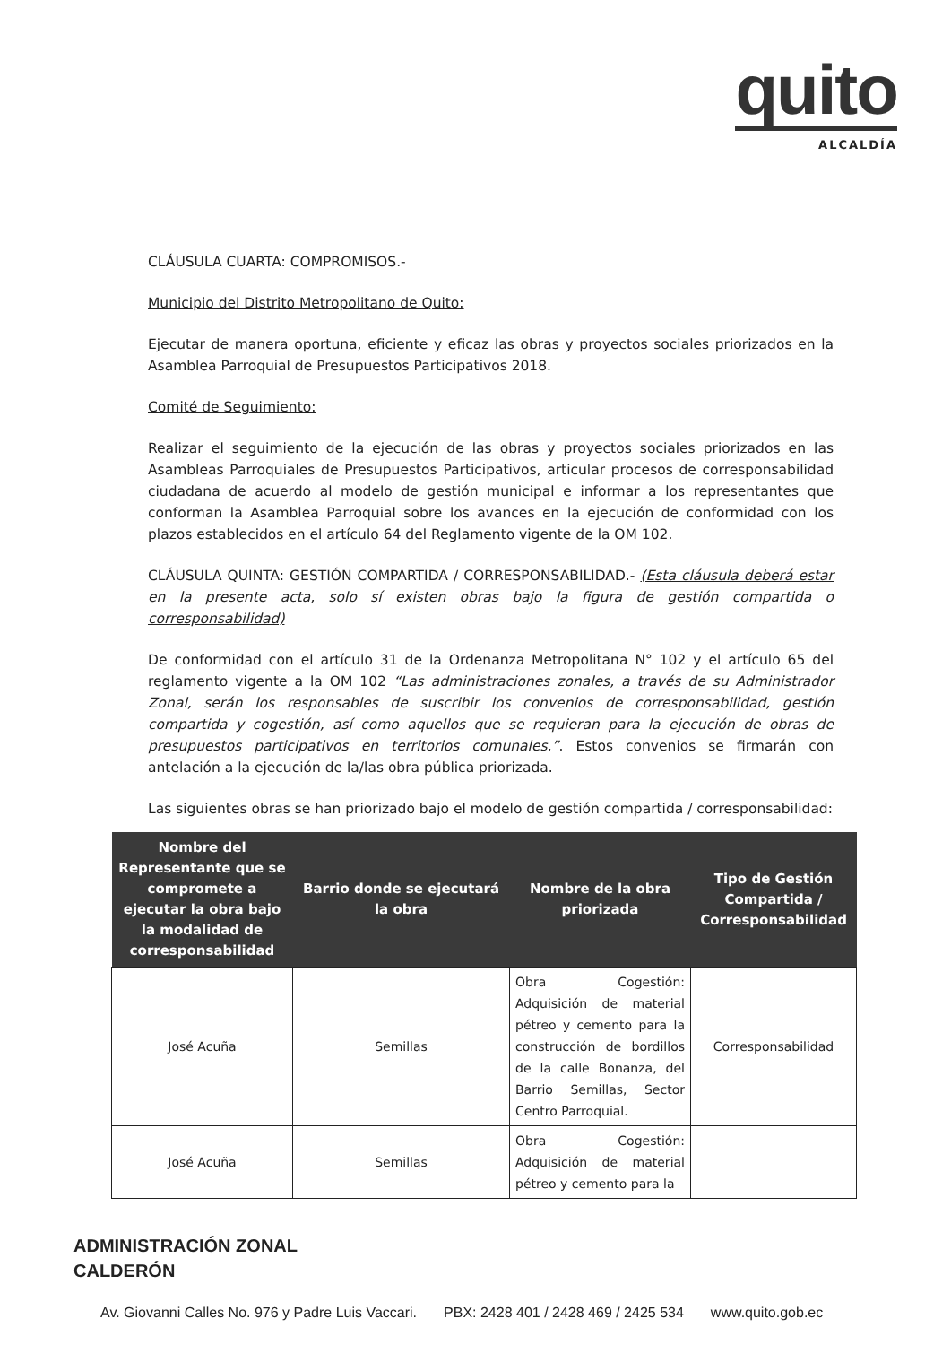quito
ALCALDÍA
CLÁUSULA CUARTA: COMPROMISOS.-
Municipio del Distrito Metropolitano de Quito:
Ejecutar de manera oportuna, eficiente y eficaz las obras y proyectos sociales priorizados en la Asamblea Parroquial de Presupuestos Participativos 2018.
Comité de Seguimiento:
Realizar el seguimiento de la ejecución de las obras y proyectos sociales priorizados en las Asambleas Parroquiales de Presupuestos Participativos, articular procesos de corresponsabilidad ciudadana de acuerdo al modelo de gestión municipal e informar a los representantes que conforman la Asamblea Parroquial sobre los avances en la ejecución de conformidad con los plazos establecidos en el artículo 64 del Reglamento vigente de la OM 102.
CLÁUSULA QUINTA: GESTIÓN COMPARTIDA / CORRESPONSABILIDAD.- (Esta cláusula deberá estar en la presente acta, solo sí existen obras bajo la figura de gestión compartida o corresponsabilidad)
De conformidad con el artículo 31 de la Ordenanza Metropolitana N° 102 y el artículo 65 del reglamento vigente a la OM 102 “Las administraciones zonales, a través de su Administrador Zonal, serán los responsables de suscribir los convenios de corresponsabilidad, gestión compartida y cogestión, así como aquellos que se requieran para la ejecución de obras de presupuestos participativos en territorios comunales.”. Estos convenios se firmarán con antelación a la ejecución de la/las obra pública priorizada.
Las siguientes obras se han priorizado bajo el modelo de gestión compartida / corresponsabilidad:
| Nombre del Representante que se compromete a ejecutar la obra bajo la modalidad de corresponsabilidad | Barrio donde se ejecutará la obra | Nombre de la obra priorizada | Tipo de Gestión Compartida / Corresponsabilidad |
| --- | --- | --- | --- |
| José Acuña | Semillas | Obra Cogestión: Adquisición de material pétreo y cemento para la construcción de bordillos de la calle Bonanza, del Barrio Semillas, Sector Centro Parroquial. | Corresponsabilidad |
| José Acuña | Semillas | Obra Cogestión: Adquisición de material pétreo y cemento para la | |
ADMINISTRACIÓN ZONAL
CALDERÓN
Av. Giovanni Calles No. 976 y Padre Luis Vaccari. PBX: 2428 401 / 2428 469 / 2425 534 www.quito.gob.ec